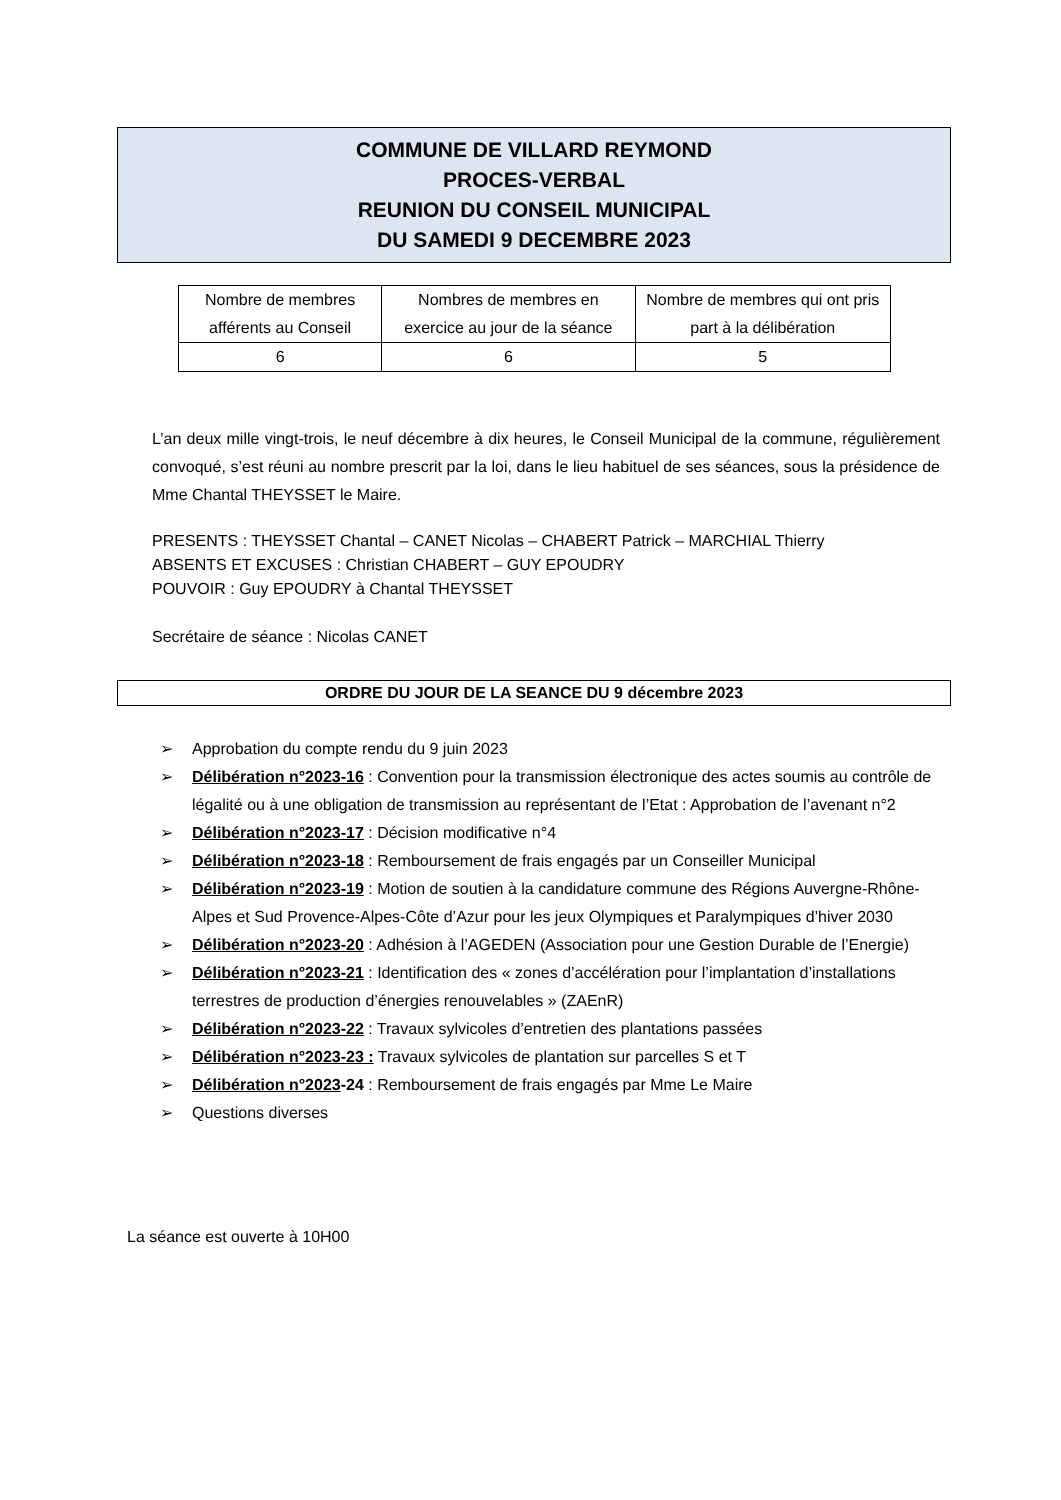COMMUNE DE VILLARD REYMOND
PROCES-VERBAL
REUNION DU CONSEIL MUNICIPAL
DU SAMEDI 9 DECEMBRE 2023
| Nombre de membres afférents au Conseil | Nombres de membres en exercice au jour de la séance | Nombre de membres qui ont pris part à la délibération |
| 6 | 6 | 5 |
L’an deux mille vingt-trois, le neuf décembre à dix heures, le Conseil Municipal de la commune, régulièrement convoqué, s’est réuni au nombre prescrit par la loi, dans le lieu habituel de ses séances, sous la présidence de Mme Chantal THEYSSET le Maire.
PRESENTS : THEYSSET Chantal – CANET Nicolas – CHABERT Patrick – MARCHIAL Thierry
ABSENTS ET EXCUSES : Christian CHABERT – GUY EPOUDRY
POUVOIR : Guy EPOUDRY à Chantal THEYSSET
Secrétaire de séance : Nicolas CANET
ORDRE DU JOUR DE LA SEANCE DU 9 décembre 2023
➢ Approbation du compte rendu du 9 juin 2023
➢ Délibération n°2023-16 : Convention pour la transmission électronique des actes soumis au contrôle de légalité ou à une obligation de transmission au représentant de l’Etat : Approbation de l’avenant n°2
➢ Délibération n°2023-17 : Décision modificative n°4
➢ Délibération n°2023-18 : Remboursement de frais engagés par un Conseiller Municipal
➢ Délibération n°2023-19 : Motion de soutien à la candidature commune des Régions Auvergne-Rhône-Alpes et Sud Provence-Alpes-Côte d’Azur pour les jeux Olympiques et Paralympiques d’hiver 2030
➢ Délibération n°2023-20 : Adhésion à l’AGEDEN (Association pour une Gestion Durable de l’Energie)
➢ Délibération n°2023-21 : Identification des « zones d’accélération pour l’implantation d’installations terrestres de production d’énergies renouvelables » (ZAEnR)
➢ Délibération n°2023-22 : Travaux sylvicoles d’entretien des plantations passées
➢ Délibération n°2023-23 : Travaux sylvicoles de plantation sur parcelles S et T
➢ Délibération n°2023-24 : Remboursement de frais engagés par Mme Le Maire
➢ Questions diverses
La séance est ouverte à 10H00